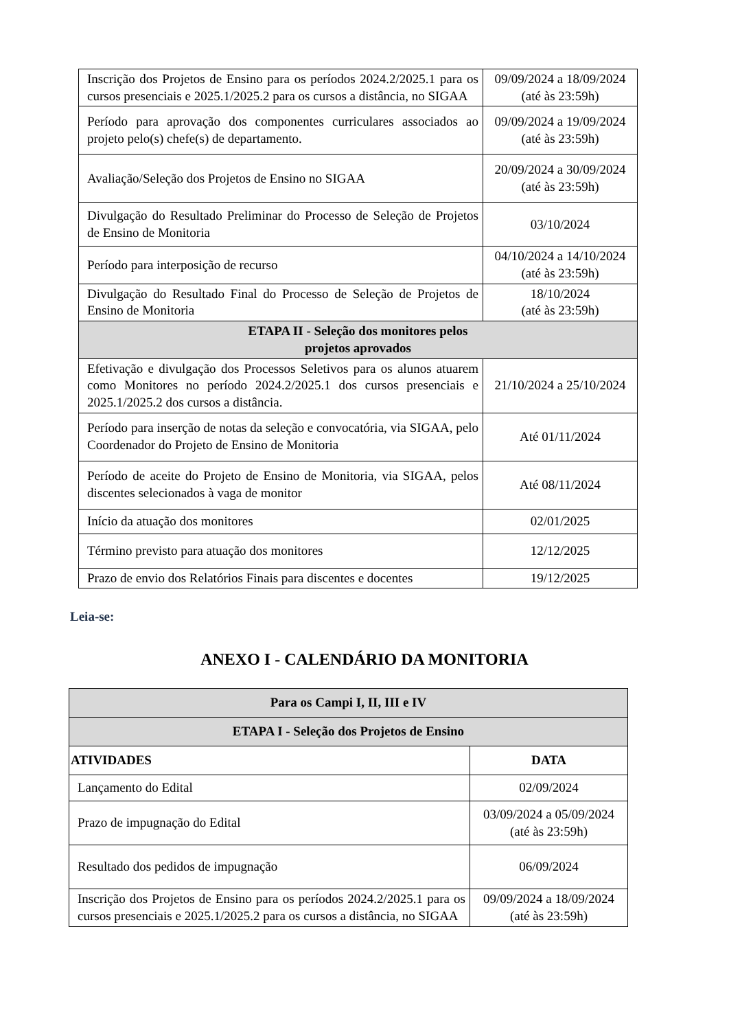| Inscrição dos Projetos de Ensino para os períodos 2024.2/2025.1 para os cursos presenciais e 2025.1/2025.2 para os cursos a distância, no SIGAA | 09/09/2024 a 18/09/2024 (até às 23:59h) |
| Período para aprovação dos componentes curriculares associados ao projeto pelo(s) chefe(s) de departamento. | 09/09/2024 a 19/09/2024 (até às 23:59h) |
| Avaliação/Seleção dos Projetos de Ensino no SIGAA | 20/09/2024 a 30/09/2024 (até às 23:59h) |
| Divulgação do Resultado Preliminar do Processo de Seleção de Projetos de Ensino de Monitoria | 03/10/2024 |
| Período para interposição de recurso | 04/10/2024 a 14/10/2024 (até às 23:59h) |
| Divulgação do Resultado Final do Processo de Seleção de Projetos de Ensino de Monitoria | 18/10/2024 (até às 23:59h) |
| ETAPA II - Seleção dos monitores pelos projetos aprovados | |
| Efetivação e divulgação dos Processos Seletivos para os alunos atuarem como Monitores no período 2024.2/2025.1 dos cursos presenciais e 2025.1/2025.2 dos cursos a distância. | 21/10/2024 a 25/10/2024 |
| Período para inserção de notas da seleção e convocatória, via SIGAA, pelo Coordenador do Projeto de Ensino de Monitoria | Até 01/11/2024 |
| Período de aceite do Projeto de Ensino de Monitoria, via SIGAA, pelos discentes selecionados à vaga de monitor | Até 08/11/2024 |
| Início da atuação dos monitores | 02/01/2025 |
| Término previsto para atuação dos monitores | 12/12/2025 |
| Prazo de envio dos Relatórios Finais para discentes e docentes | 19/12/2025 |
Leia-se:
ANEXO I - CALENDÁRIO DA MONITORIA
| Para os Campi I, II, III e IV | |
| --- | --- |
| ETAPA I - Seleção dos Projetos de Ensino | |
| ATIVIDADES | DATA |
| Lançamento do Edital | 02/09/2024 |
| Prazo de impugnação do Edital | 03/09/2024 a 05/09/2024 (até às 23:59h) |
| Resultado dos pedidos de impugnação | 06/09/2024 |
| Inscrição dos Projetos de Ensino para os períodos 2024.2/2025.1 para os cursos presenciais e 2025.1/2025.2 para os cursos a distância, no SIGAA | 09/09/2024 a 18/09/2024 (até às 23:59h) |